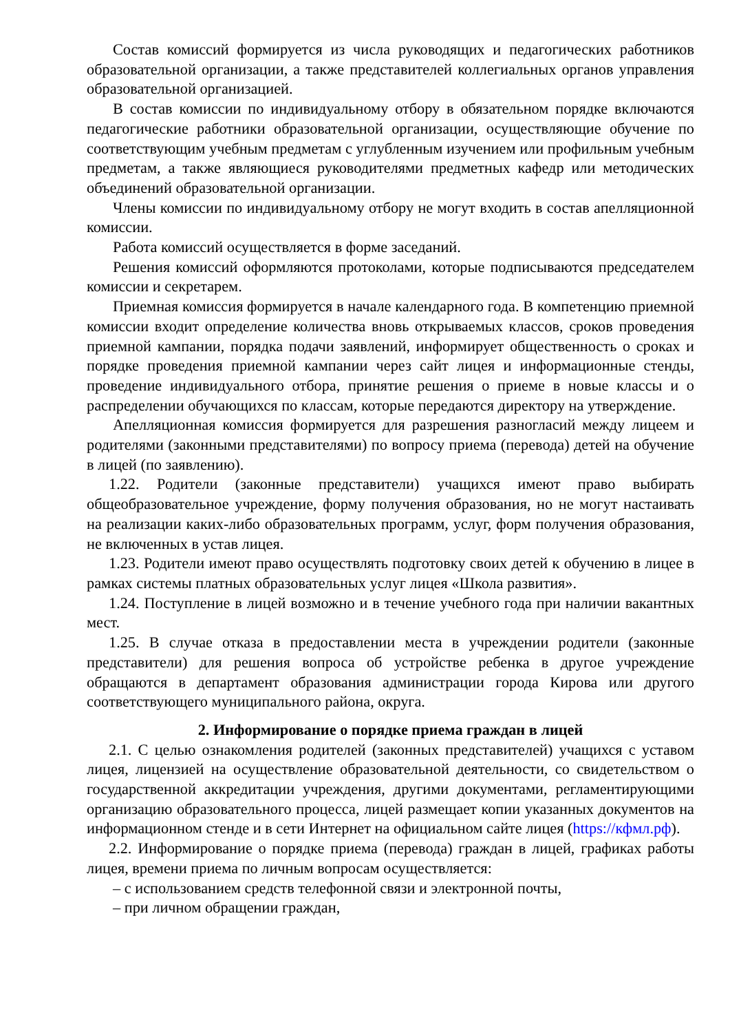Состав комиссий формируется из числа руководящих и педагогических работников образовательной организации, а также представителей коллегиальных органов управления образовательной организацией.
В состав комиссии по индивидуальному отбору в обязательном порядке включаются педагогические работники образовательной организации, осуществляющие обучение по соответствующим учебным предметам с углубленным изучением или профильным учебным предметам, а также являющиеся руководителями предметных кафедр или методических объединений образовательной организации.
Члены комиссии по индивидуальному отбору не могут входить в состав апелляционной комиссии.
Работа комиссий осуществляется в форме заседаний.
Решения комиссий оформляются протоколами, которые подписываются председателем комиссии и секретарем.
Приемная комиссия формируется в начале календарного года. В компетенцию приемной комиссии входит определение количества вновь открываемых классов, сроков проведения приемной кампании, порядка подачи заявлений, информирует общественность о сроках и порядке проведения приемной кампании через сайт лицея и информационные стенды, проведение индивидуального отбора, принятие решения о приеме в новые классы и о распределении обучающихся по классам, которые передаются директору на утверждение.
Апелляционная комиссия формируется для разрешения разногласий между лицеем и родителями (законными представителями) по вопросу приема (перевода) детей на обучение в лицей (по заявлению).
1.22. Родители (законные представители) учащихся имеют право выбирать общеобразовательное учреждение, форму получения образования, но не могут настаивать на реализации каких-либо образовательных программ, услуг, форм получения образования, не включенных в устав лицея.
1.23. Родители имеют право осуществлять подготовку своих детей к обучению в лицее в рамках системы платных образовательных услуг лицея «Школа развития».
1.24. Поступление в лицей возможно и в течение учебного года при наличии вакантных мест.
1.25. В случае отказа в предоставлении места в учреждении родители (законные представители) для решения вопроса об устройстве ребенка в другое учреждение обращаются в департамент образования администрации города Кирова или другого соответствующего муниципального района, округа.
2. Информирование о порядке приема граждан в лицей
2.1. С целью ознакомления родителей (законных представителей) учащихся с уставом лицея, лицензией на осуществление образовательной деятельности, со свидетельством о государственной аккредитации учреждения, другими документами, регламентирующими организацию образовательного процесса, лицей размещает копии указанных документов на информационном стенде и в сети Интернет на официальном сайте лицея (https://кфмл.рф).
2.2. Информирование о порядке приема (перевода) граждан в лицей, графиках работы лицея, времени приема по личным вопросам осуществляется:
– с использованием средств телефонной связи и электронной почты,
– при личном обращении граждан,